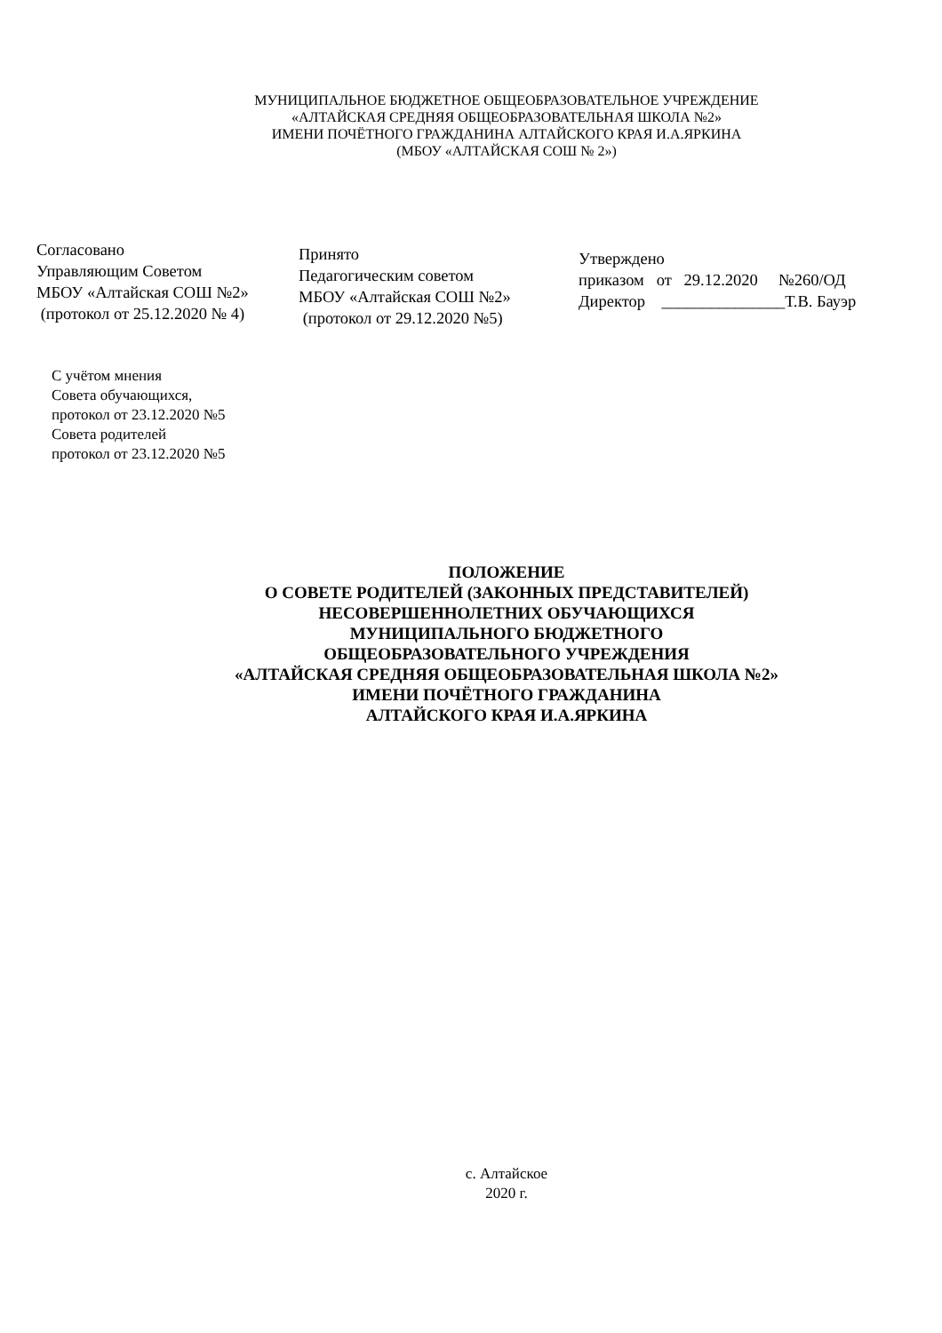МУНИЦИПАЛЬНОЕ БЮДЖЕТНОЕ ОБЩЕОБРАЗОВАТЕЛЬНОЕ УЧРЕЖДЕНИЕ
«АЛТАЙСКАЯ СРЕДНЯЯ ОБЩЕОБРАЗОВАТЕЛЬНАЯ ШКОЛА №2»
ИМЕНИ ПОЧЁТНОГО ГРАЖДАНИНА АЛТАЙСКОГО КРАЯ И.А.ЯРКИНА
(МБОУ «АЛТАЙСКАЯ СОШ № 2»)
Согласовано
Управляющим Советом
МБОУ «Алтайская СОШ №2»
(протокол от 25.12.2020 № 4)
Принято
Педагогическим советом
МБОУ «Алтайская СОШ №2»
(протокол от 29.12.2020 №5)
Утверждено
приказом от 29.12.2020 №260/ОД
Директор _______________Т.В. Бауэр
С учётом мнения
Совета обучающихся,
протокол от 23.12.2020 №5
Совета родителей
протокол от 23.12.2020 №5
ПОЛОЖЕНИЕ
О СОВЕТЕ РОДИТЕЛЕЙ (ЗАКОННЫХ ПРЕДСТАВИТЕЛЕЙ)
НЕСОВЕРШЕННОЛЕТНИХ ОБУЧАЮЩИХСЯ
МУНИЦИПАЛЬНОГО БЮДЖЕТНОГО
ОБЩЕОБРАЗОВАТЕЛЬНОГО УЧРЕЖДЕНИЯ
«АЛТАЙСКАЯ СРЕДНЯЯ ОБЩЕОБРАЗОВАТЕЛЬНАЯ ШКОЛА №2»
ИМЕНИ ПОЧЁТНОГО ГРАЖДАНИНА
АЛТАЙСКОГО КРАЯ И.А.ЯРКИНА
с. Алтайское
2020 г.